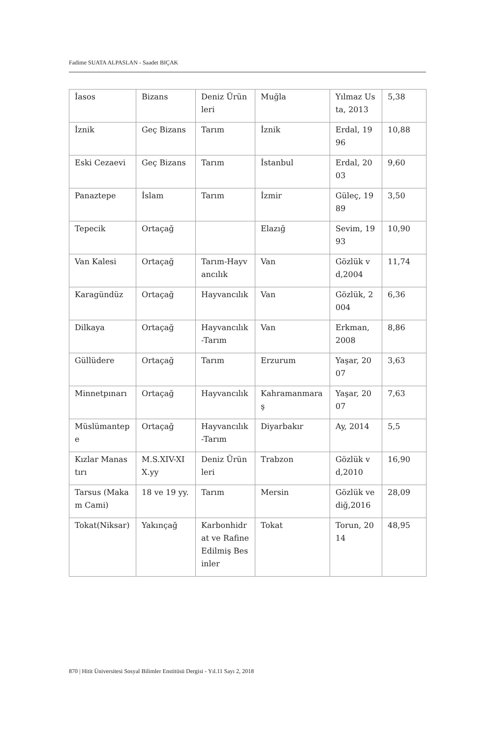Fadime SUATA ALPASLAN - Saadet BIÇAK
| İasos | Bizans | Deniz Ürünleri | Muğla | Yılmaz Usta, 2013 | 5,38 |
| İznik | Geç Bizans | Tarım | İznik | Erdal, 1996 | 10,88 |
| Eski Cezaevi | Geç Bizans | Tarım | İstanbul | Erdal, 2003 | 9,60 |
| Panaztepe | İslam | Tarım | İzmir | Güleç, 1989 | 3,50 |
| Tepecik | Ortaçağ | | Elazığ | Sevim, 1993 | 10,90 |
| Van Kalesi | Ortaçağ | Tarım-Hayvancılık | Van | Gözlük vd,2004 | 11,74 |
| Karagündüz | Ortaçağ | Hayvancılık | Van | Gözlük, 2004 | 6,36 |
| Dilkaya | Ortaçağ | Hayvancılık-Tarım | Van | Erkman, 2008 | 8,86 |
| Güllüdere | Ortaçağ | Tarım | Erzurum | Yaşar, 2007 | 3,63 |
| Minnetpınarı | Ortaçağ | Hayvancılık | Kahramanmaraş | Yaşar, 2007 | 7,63 |
| Müslümantepe | Ortaçağ | Hayvancılık-Tarım | Diyarbakır | Ay, 2014 | 5,5 |
| Kızlar Manastırı | M.S.XIV-XIX.yy | Deniz Ürünleri | Trabzon | Gözlük vd,2010 | 16,90 |
| Tarsus (Makam Cami) | 18 ve 19 yy. | Tarım | Mersin | Gözlük ve diğ,2016 | 28,09 |
| Tokat(Niksar) | Yakınçağ | Karbonhidrat ve Rafine Edilmiş Besinler | Tokat | Torun, 2014 | 48,95 |
870 | Hitit Üniversitesi Sosyal Bilimler Enstitüsü Dergisi - Yıl.11 Sayı 2, 2018